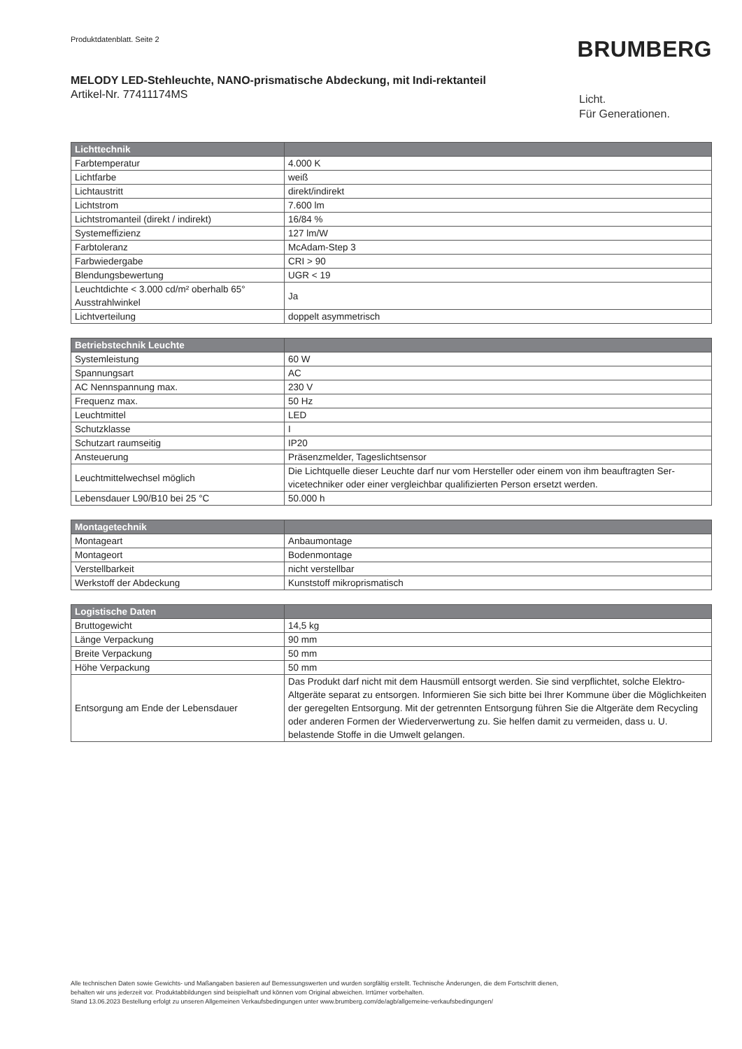Produktdatenblatt. Seite 2
BRUMBERG
MELODY LED-Stehleuchte, NANO-prismatische Abdeckung, mit Indi-rektanteil
Artikel-Nr. 77411174MS
Licht.
Für Generationen.
| Lichttechnik | |
| --- | --- |
| Farbtemperatur | 4.000 K |
| Lichtfarbe | weiß |
| Lichtaustritt | direkt/indirekt |
| Lichtstrom | 7.600 lm |
| Lichtstromanteil (direkt / indirekt) | 16/84 % |
| Systemeffizienz | 127 lm/W |
| Farbtoleranz | McAdam-Step 3 |
| Farbwiedergabe | CRI > 90 |
| Blendungsbewertung | UGR < 19 |
| Leuchtdichte < 3.000 cd/m² oberhalb 65° Ausstrahlwinkel | Ja |
| Lichtverteilung | doppelt asymmetrisch |
| Betriebstechnik Leuchte | |
| --- | --- |
| Systemleistung | 60 W |
| Spannungsart | AC |
| AC Nennspannung max. | 230 V |
| Frequenz max. | 50 Hz |
| Leuchtmittel | LED |
| Schutzklasse | I |
| Schutzart raumseitig | IP20 |
| Ansteuerung | Präsenzmelder, Tageslichtsensor |
| Leuchtmittelwechsel möglich | Die Lichtquelle dieser Leuchte darf nur vom Hersteller oder einem von ihm beauftragten Ser-vicetechniker oder einer vergleichbar qualifizierten Person ersetzt werden. |
| Lebensdauer L90/B10 bei 25 °C | 50.000 h |
| Montagetechnik | |
| --- | --- |
| Montageart | Anbaumontage |
| Montageort | Bodenmontage |
| Verstellbarkeit | nicht verstellbar |
| Werkstoff der Abdeckung | Kunststoff mikroprismatisch |
| Logistische Daten | |
| --- | --- |
| Bruttogewicht | 14,5 kg |
| Länge Verpackung | 90 mm |
| Breite Verpackung | 50 mm |
| Höhe Verpackung | 50 mm |
| Entsorgung am Ende der Lebensdauer | Das Produkt darf nicht mit dem Hausmüll entsorgt werden. Sie sind verpflichtet, solche Elektro-Altgeräte separat zu entsorgen. Informieren Sie sich bitte bei Ihrer Kommune über die Möglichkeiten der geregelten Entsorgung. Mit der getrennten Entsorgung führen Sie die Altgeräte dem Recycling oder anderen Formen der Wiederverwertung zu. Sie helfen damit zu vermeiden, dass u. U. belastende Stoffe in die Umwelt gelangen. |
Alle technischen Daten sowie Gewichts- und Maßangaben basieren auf Bemessungswerten und wurden sorgfältig erstellt. Technische Änderungen, die dem Fortschritt dienen,
behalten wir uns jederzeit vor. Produktabbildungen sind beispielhaft und können vom Original abweichen. Irrtümer vorbehalten.
Stand 13.06.2023 Bestellung erfolgt zu unseren Allgemeinen Verkaufsbedingungen unter www.brumberg.com/de/agb/allgemeine-verkaufsbedingungen/